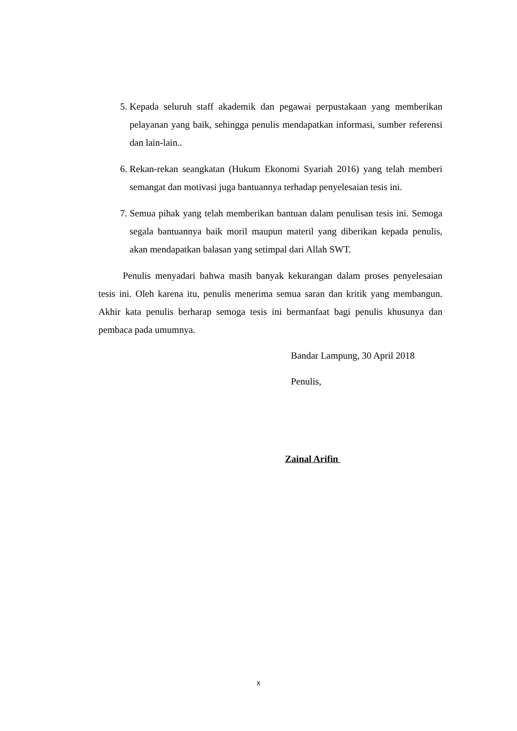5. Kepada seluruh staff akademik dan pegawai perpustakaan yang memberikan pelayanan yang baik, sehingga penulis mendapatkan informasi, sumber referensi dan lain-lain..
6. Rekan-rekan seangkatan (Hukum Ekonomi Syariah 2016) yang telah memberi semangat dan motivasi juga bantuannya terhadap penyelesaian tesis ini.
7. Semua pihak yang telah memberikan bantuan dalam penulisan tesis ini. Semoga segala bantuannya baik moril maupun materil yang diberikan kepada penulis, akan mendapatkan balasan yang setimpal dari Allah SWT.
Penulis menyadari bahwa masih banyak kekurangan dalam proses penyelesaian tesis ini. Oleh karena itu, penulis menerima semua saran dan kritik yang membangun. Akhir kata penulis berharap semoga tesis ini bermanfaat bagi penulis khusunya dan pembaca pada umumnya.
Bandar Lampung, 30 April 2018
Penulis,
Zainal Arifin
x